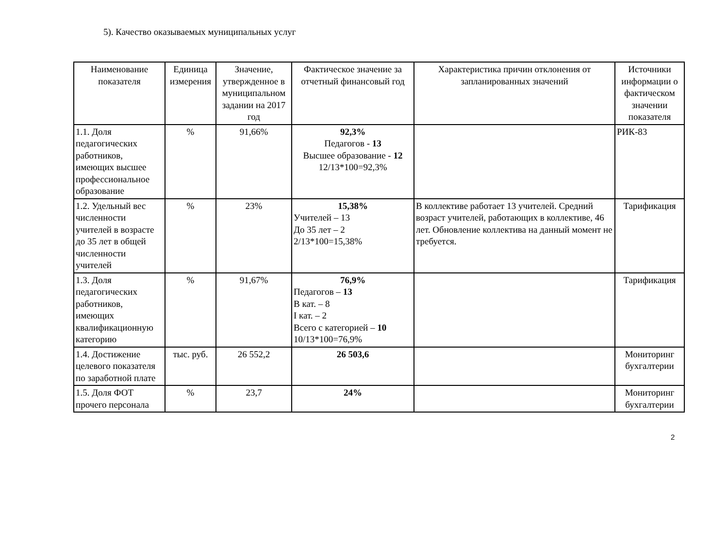5). Качество оказываемых муниципальных услуг
| Наименование показателя | Единица измерения | Значение, утвержденное в муниципальном задании на 2017 год | Фактическое значение за отчетный финансовый год | Характеристика причин отклонения от запланированных значений | Источники информации о фактическом значении показателя |
| --- | --- | --- | --- | --- | --- |
| 1.1. Доля педагогических работников, имеющих высшее профессиональное образование | % | 91,66% | 92,3% Педагогов - 13 Высшее образование - 12 12/13*100=92,3% | | РИК-83 |
| 1.2. Удельный вес численности учителей в возрасте до 35 лет в общей численности учителей | % | 23% | 15,38% Учителей – 13 До 35 лет – 2 2/13*100=15,38% | В коллективе работает 13 учителей. Средний возраст учителей, работающих в коллективе, 46 лет. Обновление коллектива на данный момент не требуется. | Тарификация |
| 1.3. Доля педагогических работников, имеющих квалификационную категорию | % | 91,67% | 76,9% Педагогов – 13 В кат. – 8 I кат. – 2 Всего с категорией – 10 10/13*100=76,9% | | Тарификация |
| 1.4. Достижение целевого показателя по заработной плате | тыс. руб. | 26 552,2 | 26 503,6 | | Мониторинг бухгалтерии |
| 1.5. Доля ФОТ прочего персонала | % | 23,7 | 24% | | Мониторинг бухгалтерии |
2